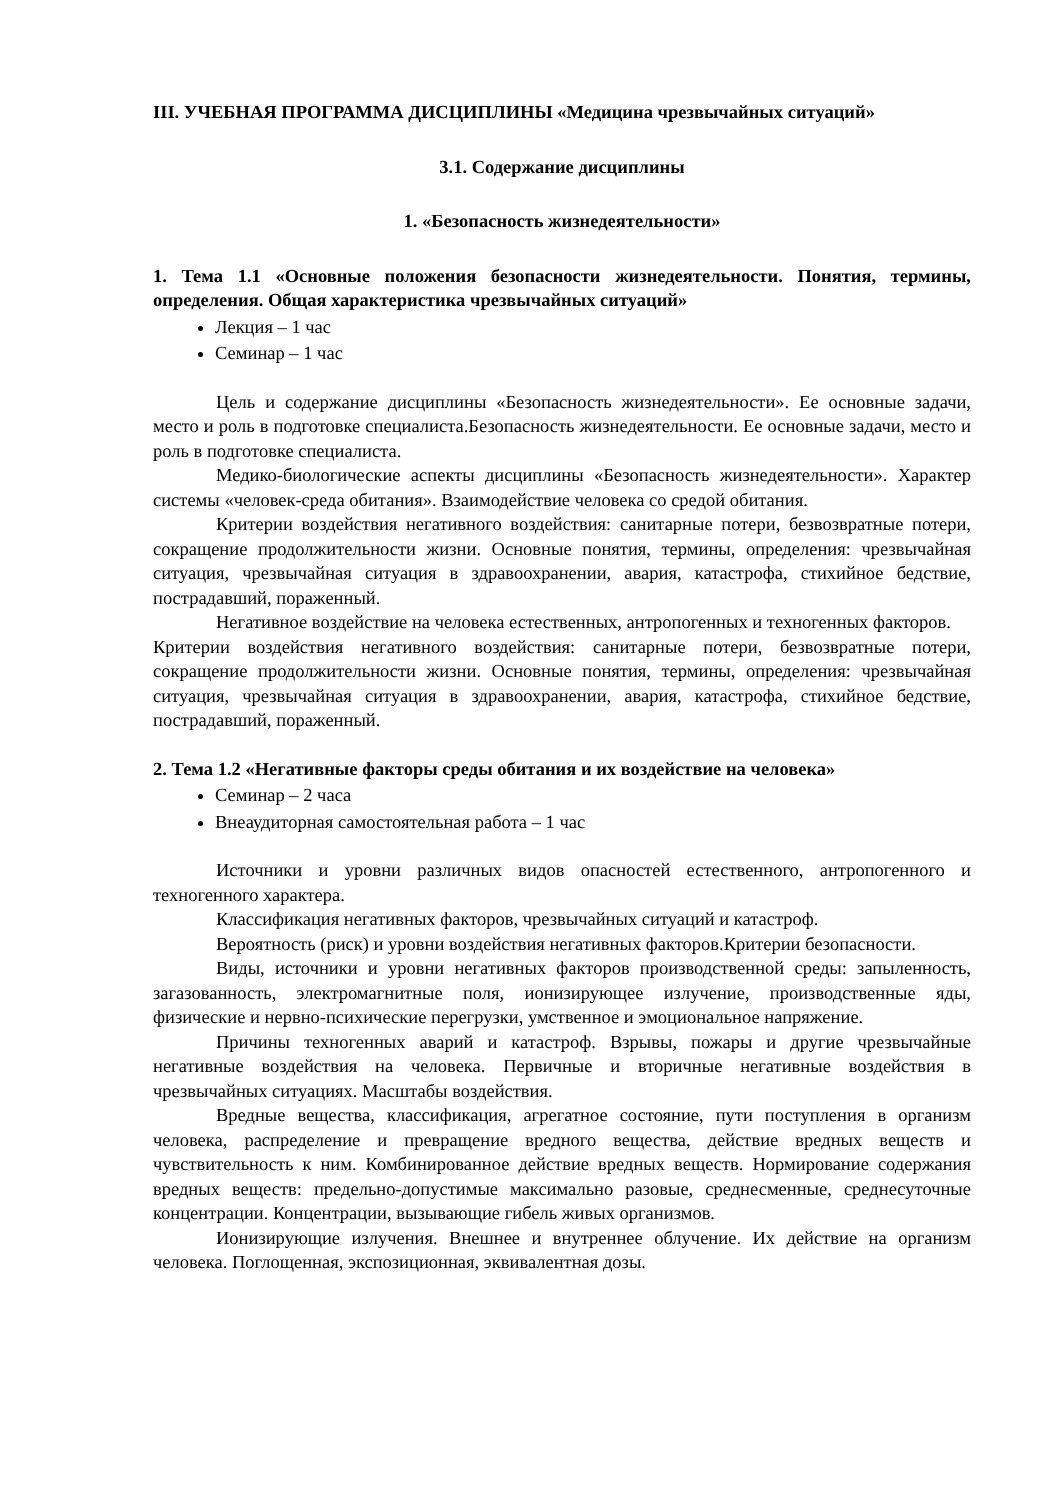III. УЧЕБНАЯ ПРОГРАММА ДИСЦИПЛИНЫ «Медицина чрезвычайных ситуаций»
3.1. Содержание дисциплины
1. «Безопасность жизнедеятельности»
1. Тема 1.1 «Основные положения безопасности жизнедеятельности. Понятия, термины, определения. Общая характеристика чрезвычайных ситуаций»
Лекция – 1 час
Семинар – 1 час
Цель и содержание дисциплины «Безопасность жизнедеятельности». Ее основные задачи, место и роль в подготовке специалиста.Безопасность жизнедеятельности. Ее основные задачи, место и роль в подготовке специалиста.
Медико-биологические аспекты дисциплины «Безопасность жизнедеятельности». Характер системы «человек-среда обитания». Взаимодействие человека со средой обитания.
Критерии воздействия негативного воздействия: санитарные потери, безвозвратные потери, сокращение продолжительности жизни. Основные понятия, термины, определения: чрезвычайная ситуация, чрезвычайная ситуация в здравоохранении, авария, катастрофа, стихийное бедствие, пострадавший, пораженный.
Негативное воздействие на человека естественных, антропогенных и техногенных факторов.
Критерии воздействия негативного воздействия: санитарные потери, безвозвратные потери, сокращение продолжительности жизни. Основные понятия, термины, определения: чрезвычайная ситуация, чрезвычайная ситуация в здравоохранении, авария, катастрофа, стихийное бедствие, пострадавший, пораженный.
2. Тема 1.2 «Негативные факторы среды обитания и их воздействие на человека»
Семинар – 2 часа
Внеаудиторная самостоятельная работа – 1 час
Источники и уровни различных видов опасностей естественного, антропогенного и техногенного характера.
Классификация негативных факторов, чрезвычайных ситуаций и катастроф.
Вероятность (риск) и уровни воздействия негативных факторов.Критерии безопасности.
Виды, источники и уровни негативных факторов производственной среды: запыленность, загазованность, электромагнитные поля, ионизирующее излучение, производственные яды, физические и нервно-психические перегрузки, умственное и эмоциональное напряжение.
Причины техногенных аварий и катастроф. Взрывы, пожары и другие чрезвычайные негативные воздействия на человека. Первичные и вторичные негативные воздействия в чрезвычайных ситуациях. Масштабы воздействия.
Вредные вещества, классификация, агрегатное состояние, пути поступления в организм человека, распределение и превращение вредного вещества, действие вредных веществ и чувствительность к ним. Комбинированное действие вредных веществ. Нормирование содержания вредных веществ: предельно-допустимые максимально разовые, среднесменные, среднесуточные концентрации. Концентрации, вызывающие гибель живых организмов.
Ионизирующие излучения. Внешнее и внутреннее облучение. Их действие на организм человека. Поглощенная, экспозиционная, эквивалентная дозы.